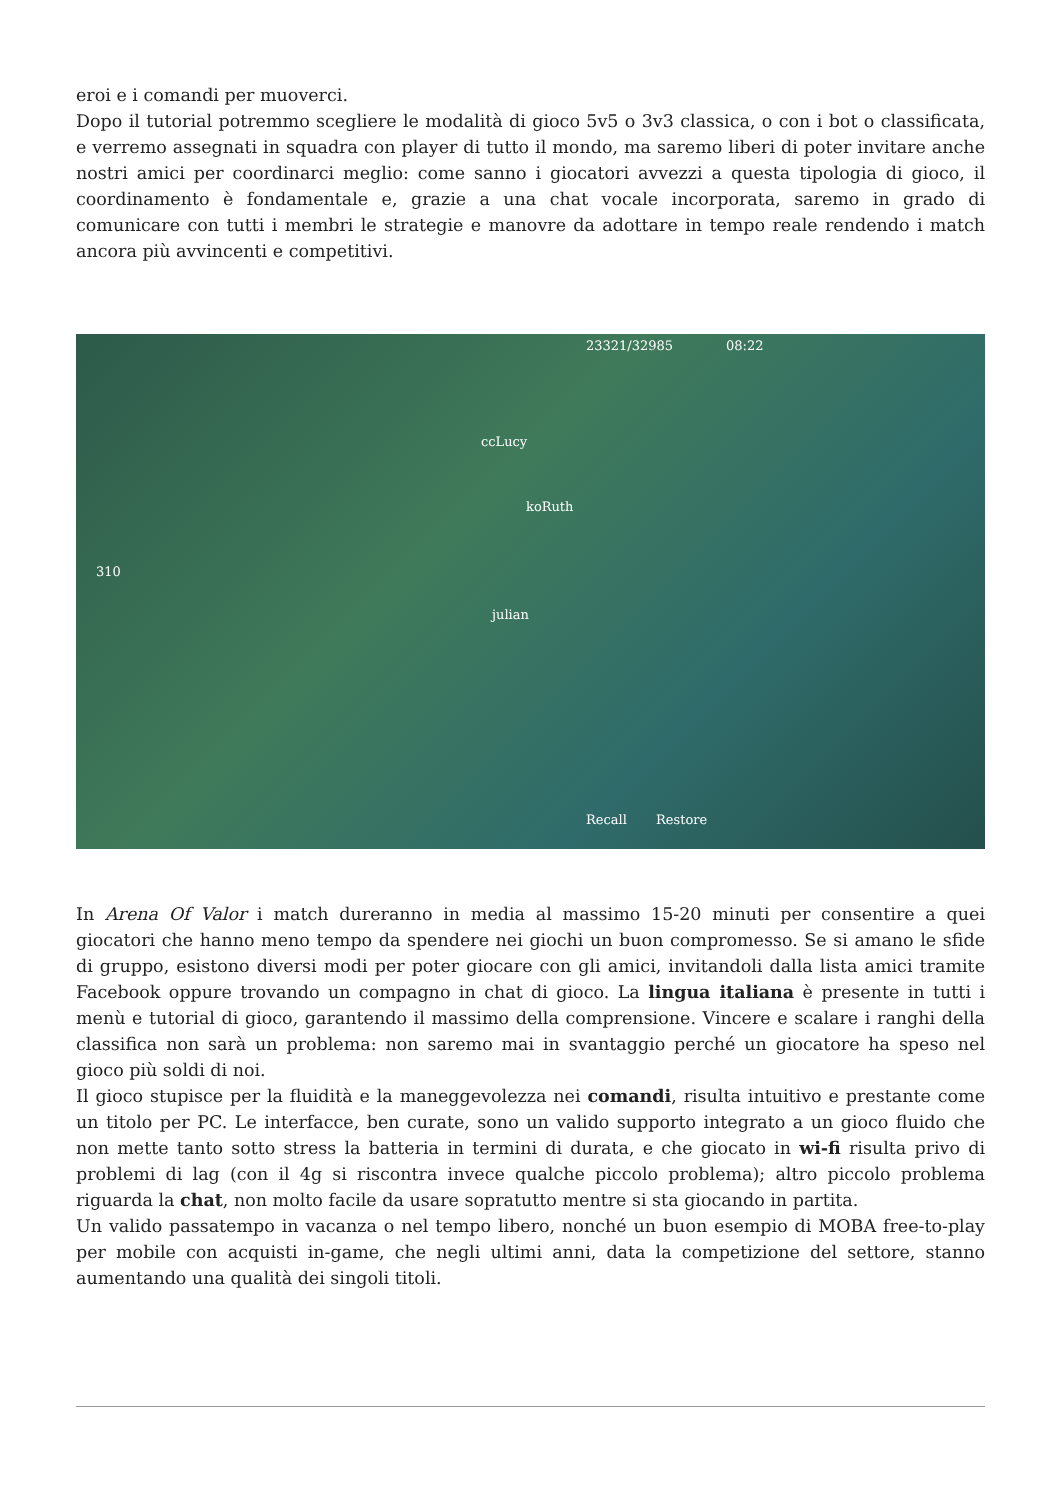eroi e i comandi per muoverci.
Dopo il tutorial potremmo scegliere le modalità di gioco 5v5 o 3v3 classica, o con i bot o classificata, e verremo assegnati in squadra con player di tutto il mondo, ma saremo liberi di poter invitare anche nostri amici per coordinarci meglio: come sanno i giocatori avvezzi a questa tipologia di gioco, il coordinamento è fondamentale e, grazie a una chat vocale incorporata, saremo in grado di comunicare con tutti i membri le strategie e manovre da adottare in tempo reale rendendo i match ancora più avvincenti e competitivi.
23321/32985 08:22
310
ccLucy
koRuth
julian
Recall Restore
In Arena Of Valor i match dureranno in media al massimo 15-20 minuti per consentire a quei giocatori che hanno meno tempo da spendere nei giochi un buon compromesso. Se si amano le sfide di gruppo, esistono diversi modi per poter giocare con gli amici, invitandoli dalla lista amici tramite Facebook oppure trovando un compagno in chat di gioco. La lingua italiana è presente in tutti i menù e tutorial di gioco, garantendo il massimo della comprensione. Vincere e scalare i ranghi della classifica non sarà un problema: non saremo mai in svantaggio perché un giocatore ha speso nel gioco più soldi di noi.
Il gioco stupisce per la fluidità e la maneggevolezza nei comandi, risulta intuitivo e prestante come un titolo per PC. Le interfacce, ben curate, sono un valido supporto integrato a un gioco fluido che non mette tanto sotto stress la batteria in termini di durata, e che giocato in wi-fi risulta privo di problemi di lag (con il 4g si riscontra invece qualche piccolo problema); altro piccolo problema riguarda la chat, non molto facile da usare sopratutto mentre si sta giocando in partita.
Un valido passatempo in vacanza o nel tempo libero, nonché un buon esempio di MOBA free-to-play per mobile con acquisti in-game, che negli ultimi anni, data la competizione del settore, stanno aumentando una qualità dei singoli titoli.